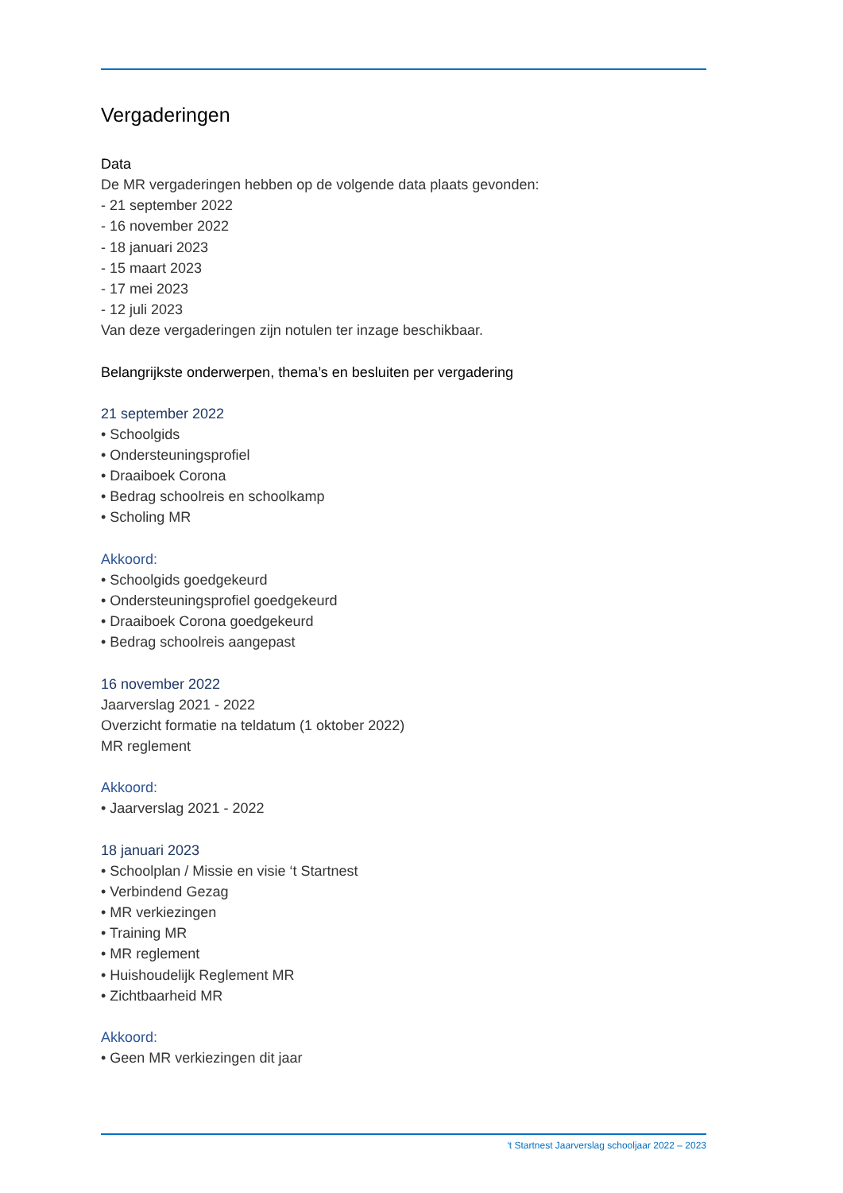Vergaderingen
Data
De MR vergaderingen hebben op de volgende data plaats gevonden:
- 21 september 2022
- 16 november 2022
- 18 januari 2023
- 15 maart 2023
- 17 mei 2023
- 12 juli 2023
Van deze vergaderingen zijn notulen ter inzage beschikbaar.
Belangrijkste onderwerpen, thema’s en besluiten per vergadering
21 september 2022
• Schoolgids
• Ondersteuningsprofiel
• Draaiboek Corona
• Bedrag schoolreis en schoolkamp
• Scholing MR
Akkoord:
• Schoolgids goedgekeurd
• Ondersteuningsprofiel goedgekeurd
• Draaiboek Corona goedgekeurd
• Bedrag schoolreis aangepast
16 november 2022
Jaarverslag 2021 - 2022
Overzicht formatie na teldatum (1 oktober 2022)
MR reglement
Akkoord:
• Jaarverslag 2021 - 2022
18 januari 2023
• Schoolplan / Missie en visie ‘t Startnest
• Verbindend Gezag
• MR verkiezingen
• Training MR
• MR reglement
• Huishoudelijk Reglement MR
• Zichtbaarheid MR
Akkoord:
• Geen MR verkiezingen dit jaar
‘t Startnest Jaarverslag schooljaar 2022 – 2023